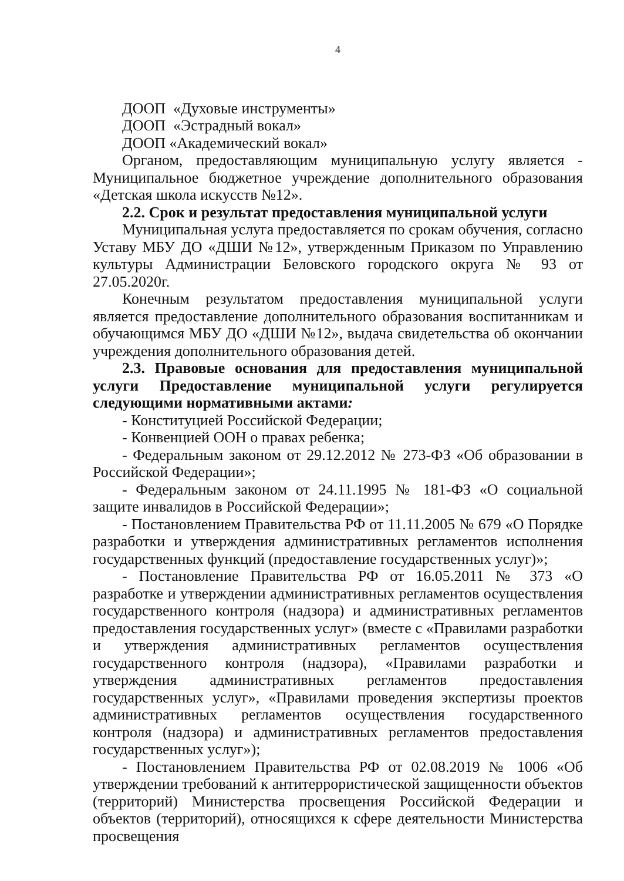4
ДООП «Духовые инструменты»
ДООП «Эстрадный вокал»
ДООП «Академический вокал»
Органом, предоставляющим муниципальную услугу является - Муниципальное бюджетное учреждение дополнительного образования «Детская школа искусств №12».
2.2. Срок и результат предоставления муниципальной услуги
Муниципальная услуга предоставляется по срокам обучения, согласно Уставу МБУ ДО «ДШИ №12», утвержденным Приказом по Управлению культуры Администрации Беловского городского округа № 93 от 27.05.2020г.
Конечным результатом предоставления муниципальной услуги является предоставление дополнительного образования воспитанникам и обучающимся МБУ ДО «ДШИ №12», выдача свидетельства об окончании учреждения дополнительного образования детей.
2.3. Правовые основания для предоставления муниципальной услуги Предоставление муниципальной услуги регулируется следующими нормативными актами:
- Конституцией Российской Федерации;
- Конвенцией ООН о правах ребенка;
- Федеральным законом от 29.12.2012 № 273-ФЗ «Об образовании в Российской Федерации»;
- Федеральным законом от 24.11.1995 № 181-ФЗ «О социальной защите инвалидов в Российской Федерации»;
- Постановлением Правительства РФ от 11.11.2005 № 679 «О Порядке разработки и утверждения административных регламентов исполнения государственных функций (предоставление государственных услуг)»;
- Постановление Правительства РФ от 16.05.2011 № 373 «О разработке и утверждении административных регламентов осуществления государственного контроля (надзора) и административных регламентов предоставления государственных услуг» (вместе с «Правилами разработки и утверждения административных регламентов осуществления государственного контроля (надзора), «Правилами разработки и утверждения административных регламентов предоставления государственных услуг», «Правилами проведения экспертизы проектов административных регламентов осуществления государственного контроля (надзора) и административных регламентов предоставления государственных услуг»);
- Постановлением Правительства РФ от 02.08.2019 № 1006 «Об утверждении требований к антитеррористической защищенности объектов (территорий) Министерства просвещения Российской Федерации и объектов (территорий), относящихся к сфере деятельности Министерства просвещения